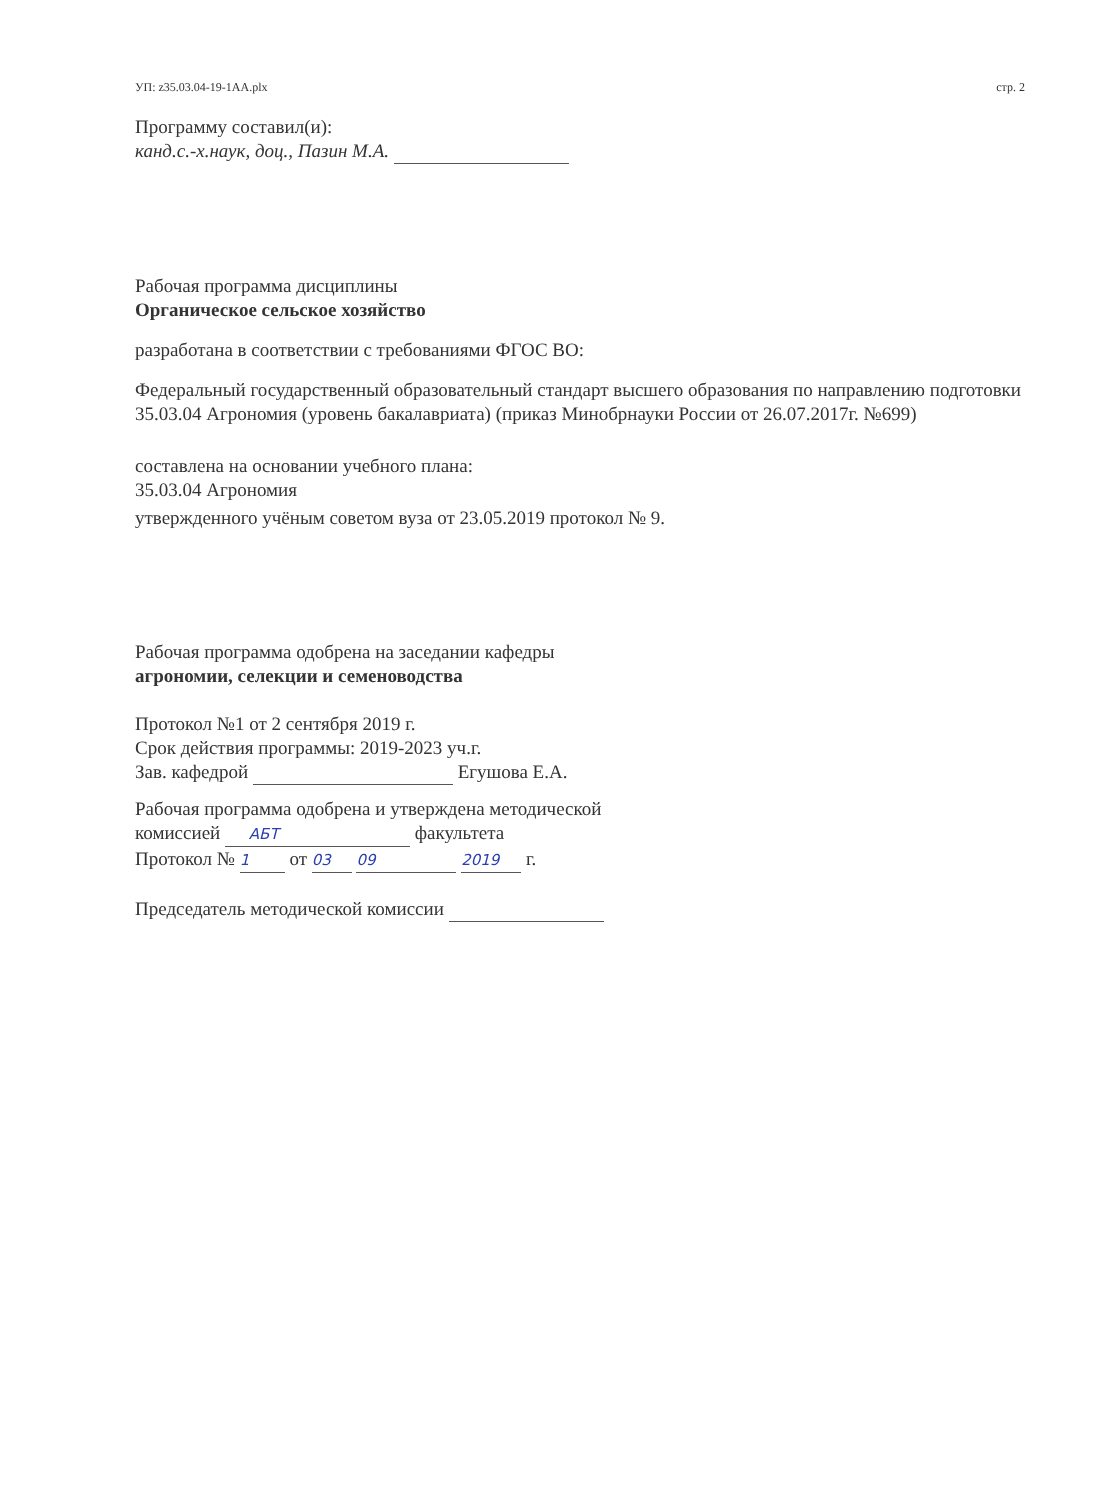УП: z35.03.04-19-1АА.plx стр. 2
Программу составил(и):
канд.с.-х.наук, доц., Пазин М.А.
Рабочая программа дисциплины
Органическое сельское хозяйство
разработана в соответствии с требованиями ФГОС ВО:
Федеральный государственный образовательный стандарт высшего образования по направлению подготовки 35.03.04 Агрономия (уровень бакалавриата) (приказ Минобрнауки России от 26.07.2017г. №699)
составлена на основании учебного плана:
35.03.04 Агрономия
утвержденного учёным советом вуза от 23.05.2019 протокол № 9.
Рабочая программа одобрена на заседании кафедры
агрономии, селекции и семеноводства
Протокол №1 от 2 сентября 2019 г.
Срок действия программы: 2019-2023 уч.г.
Зав. кафедрой Егушова Е.А.
Рабочая программа одобрена и утверждена методической
комиссией АБТ факультета
Протокол № 1 от 03 09 2019 г.
Председатель методической комиссии